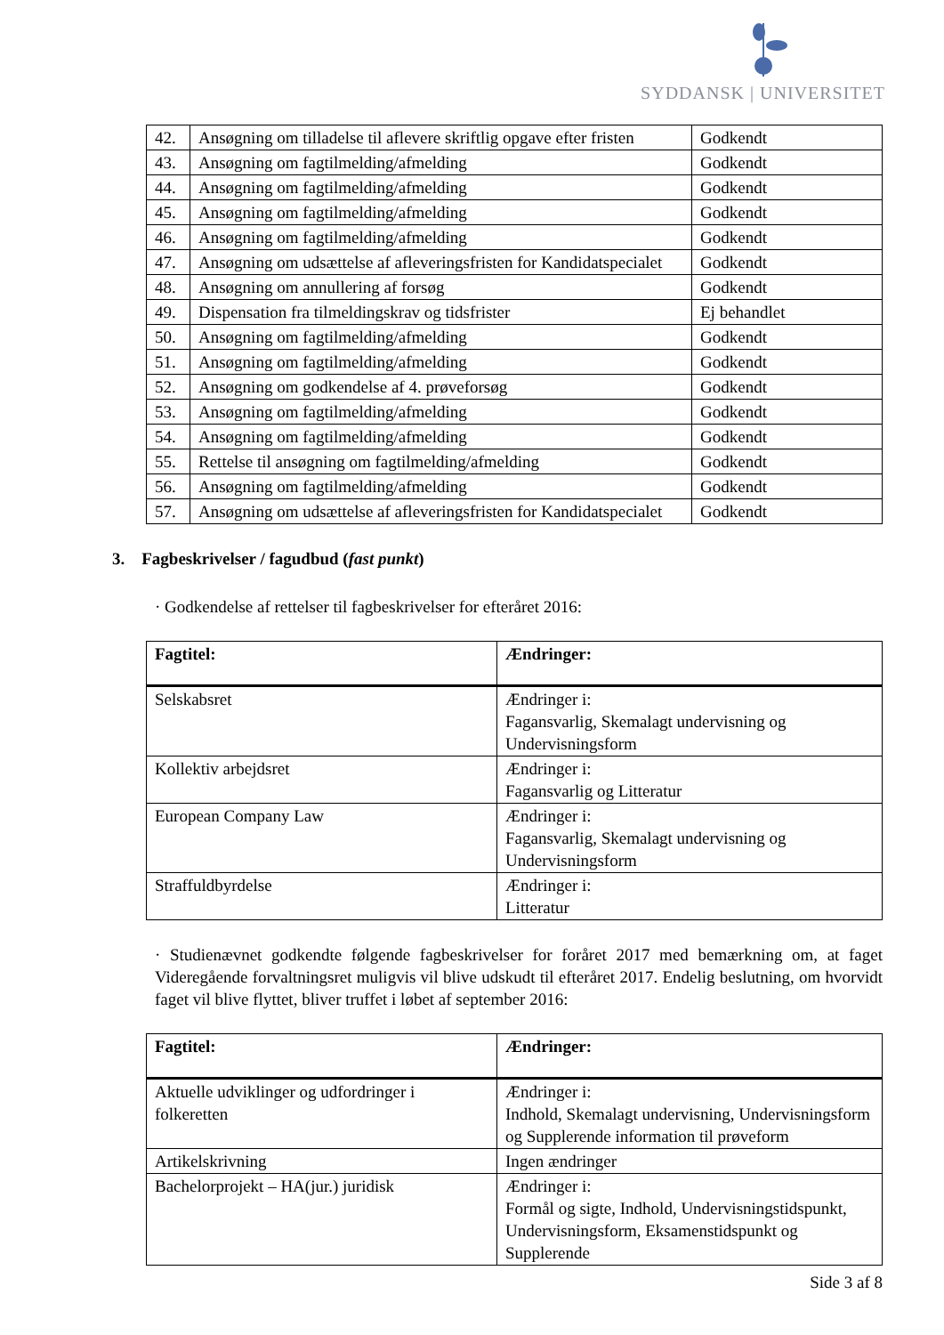SYDDANSK | UNIVERSITET
| 42. | Ansøgning om tilladelse til aflevere skriftlig opgave efter fristen | Godkendt |
| 43. | Ansøgning om fagtilmelding/afmelding | Godkendt |
| 44. | Ansøgning om fagtilmelding/afmelding | Godkendt |
| 45. | Ansøgning om fagtilmelding/afmelding | Godkendt |
| 46. | Ansøgning om fagtilmelding/afmelding | Godkendt |
| 47. | Ansøgning om udsættelse af afleveringsfristen for Kandidatspecialet | Godkendt |
| 48. | Ansøgning om annullering af forsøg | Godkendt |
| 49. | Dispensation fra tilmeldingskrav og tidsfrister | Ej behandlet |
| 50. | Ansøgning om fagtilmelding/afmelding | Godkendt |
| 51. | Ansøgning om fagtilmelding/afmelding | Godkendt |
| 52. | Ansøgning om godkendelse af 4. prøveforsøg | Godkendt |
| 53. | Ansøgning om fagtilmelding/afmelding | Godkendt |
| 54. | Ansøgning om fagtilmelding/afmelding | Godkendt |
| 55. | Rettelse til ansøgning om fagtilmelding/afmelding | Godkendt |
| 56. | Ansøgning om fagtilmelding/afmelding | Godkendt |
| 57. | Ansøgning om udsættelse af afleveringsfristen for Kandidatspecialet | Godkendt |
3. Fagbeskrivelser / fagudbud (fast punkt)
· Godkendelse af rettelser til fagbeskrivelser for efteråret 2016:
| Fagtitel: | Ændringer: |
| --- | --- |
| Selskabsret | Ændringer i: Fagansvarlig, Skemalagt undervisning og Undervisningsform |
| Kollektiv arbejdsret | Ændringer i: Fagansvarlig og Litteratur |
| European Company Law | Ændringer i: Fagansvarlig, Skemalagt undervisning og Undervisningsform |
| Straffuldbyrdelse | Ændringer i: Litteratur |
· Studienævnet godkendte følgende fagbeskrivelser for foråret 2017 med bemærkning om, at faget Videregående forvaltningsret muligvis vil blive udskudt til efteråret 2017. Endelig beslutning, om hvorvidt faget vil blive flyttet, bliver truffet i løbet af september 2016:
| Fagtitel: | Ændringer: |
| --- | --- |
| Aktuelle udviklinger og udfordringer i folkeretten | Ændringer i: Indhold, Skemalagt undervisning, Undervisningsform og Supplerende information til prøveform |
| Artikelskrivning | Ingen ændringer |
| Bachelorprojekt – HA(jur.) juridisk | Ændringer i: Formål og sigte, Indhold, Undervisningstidspunkt, Undervisningsform, Eksamenstidspunkt og Supplerende |
Side 3 af 8